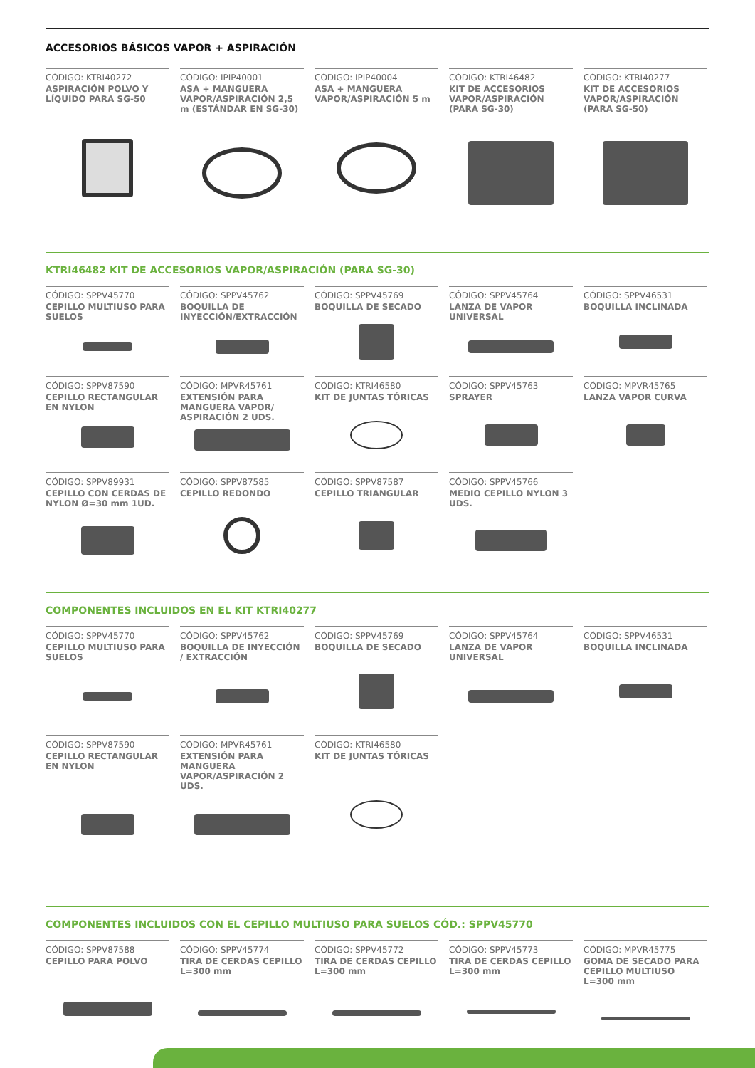ACCESORIOS BÁSICOS VAPOR + ASPIRACIÓN
CÓDIGO: KTRI40272
ASPIRACIÓN POLVO Y LÍQUIDO PARA SG-50
CÓDIGO: IPIP40001
ASA + MANGUERA VAPOR/ASPIRACIÓN 2,5 m (ESTÁNDAR EN SG-30)
CÓDIGO: IPIP40004
ASA + MANGUERA VAPOR/ASPIRACIÓN 5 m
CÓDIGO: KTRI46482
KIT DE ACCESORIOS VAPOR/ASPIRACIÓN (PARA SG-30)
CÓDIGO: KTRI40277
KIT DE ACCESORIOS VAPOR/ASPIRACIÓN (PARA SG-50)
KTRI46482 KIT DE ACCESORIOS VAPOR/ASPIRACIÓN (PARA SG-30)
CÓDIGO: SPPV45770
CEPILLO MULTIUSO PARA SUELOS
CÓDIGO: SPPV45762
BOQUILLA DE INYECCIÓN/EXTRACCIÓN
CÓDIGO: SPPV45769
BOQUILLA DE SECADO
CÓDIGO: SPPV45764
LANZA DE VAPOR UNIVERSAL
CÓDIGO: SPPV46531
BOQUILLA INCLINADA
CÓDIGO: SPPV87590
CEPILLO RECTANGULAR EN NYLON
CÓDIGO: MPVR45761
EXTENSIÓN PARA MANGUERA VAPOR/ ASPIRACIÓN 2 UDS.
CÓDIGO: KTRI46580
KIT DE JUNTAS TÓRICAS
CÓDIGO: SPPV45763
SPRAYER
CÓDIGO: MPVR45765
LANZA VAPOR CURVA
CÓDIGO: SPPV89931
CEPILLO CON CERDAS DE NYLON Ø=30 mm 1UD.
CÓDIGO: SPPV87585
CEPILLO REDONDO
CÓDIGO: SPPV87587
CEPILLO TRIANGULAR
CÓDIGO: SPPV45766
MEDIO CEPILLO NYLON 3 UDS.
COMPONENTES INCLUIDOS EN EL KIT KTRI40277
CÓDIGO: SPPV45770
CEPILLO MULTIUSO PARA SUELOS
CÓDIGO: SPPV45762
BOQUILLA DE INYECCIÓN / EXTRACCIÓN
CÓDIGO: SPPV45769
BOQUILLA DE SECADO
CÓDIGO: SPPV45764
LANZA DE VAPOR UNIVERSAL
CÓDIGO: SPPV46531
BOQUILLA INCLINADA
CÓDIGO: SPPV87590
CEPILLO RECTANGULAR EN NYLON
CÓDIGO: MPVR45761
EXTENSIÓN PARA MANGUERA VAPOR/ASPIRACIÓN 2 UDS.
CÓDIGO: KTRI46580
KIT DE JUNTAS TÓRICAS
COMPONENTES INCLUIDOS CON EL CEPILLO MULTIUSO PARA SUELOS CÓD.: SPPV45770
CÓDIGO: SPPV87588
CEPILLO PARA POLVO
CÓDIGO: SPPV45774
TIRA DE CERDAS CEPILLO L=300 mm
CÓDIGO: SPPV45772
TIRA DE CERDAS CEPILLO L=300 mm
CÓDIGO: SPPV45773
TIRA DE CERDAS CEPILLO L=300 mm
CÓDIGO: MPVR45775
GOMA DE SECADO PARA CEPILLO MULTIUSO L=300 mm